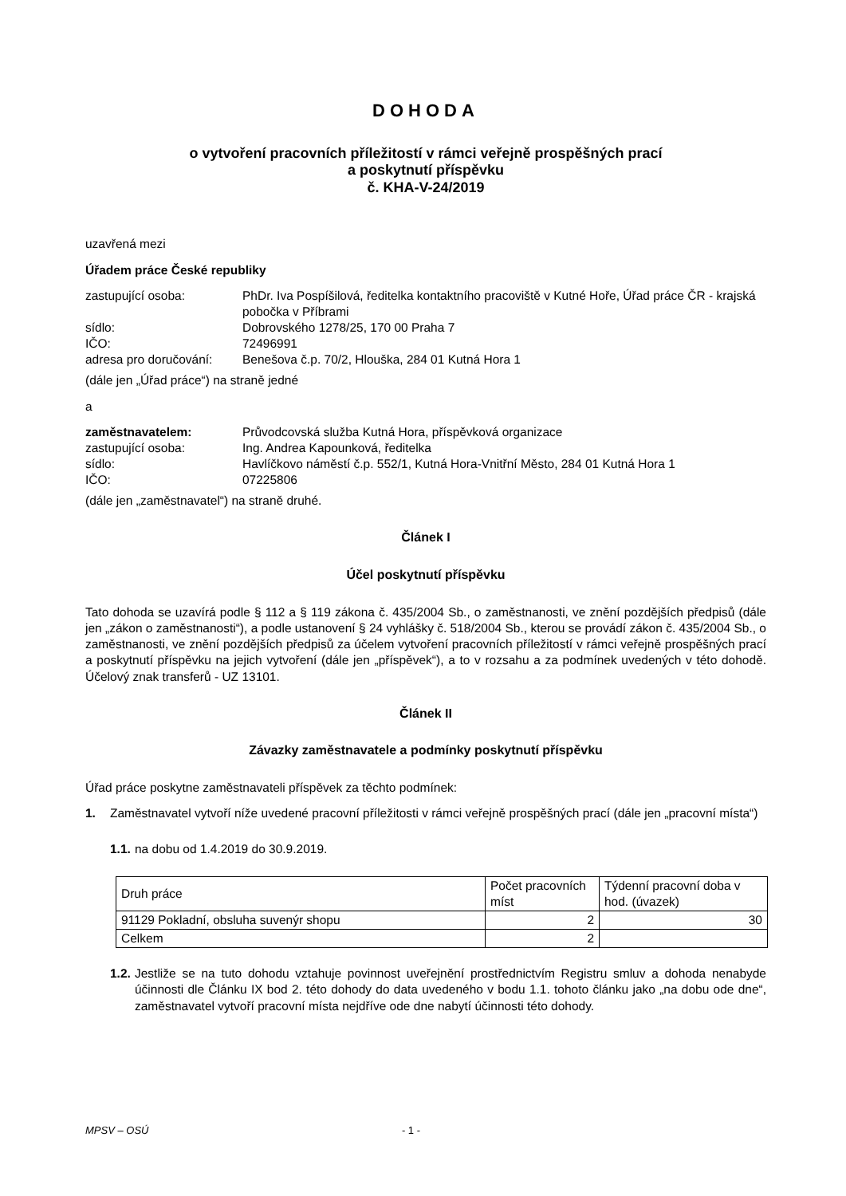DOHODA
o vytvoření pracovních příležitostí v rámci veřejně prospěšných prací
a poskytnutí příspěvku
č. KHA-V-24/2019
uzavřená mezi
Úřadem práce České republiky
zastupující osoba:
PhDr. Iva Pospíšilová, ředitelka kontaktního pracoviště v Kutné Hoře, Úřad práce ČR - krajská pobočka v Příbrami
sídlo:
Dobrovského 1278/25, 170 00 Praha 7
IČO:
72496991
adresa pro doručování:
Benešova č.p. 70/2, Hlouška, 284 01 Kutná Hora 1
(dále jen „Úřad práce“) na straně jedné
a
zaměstnavatelem:
Průvodcovská služba Kutná Hora, příspěvková organizace
zastupující osoba:
Ing. Andrea Kapounková, ředitelka
sídlo:
Havlíčkovo náměstí č.p. 552/1, Kutná Hora-Vnitřní Město, 284 01 Kutná Hora 1
IČO:
07225806
(dále jen „zaměstnavatel“) na straně druhé.
Článek I
Účel poskytnutí příspěvku
Tato dohoda se uzavírá podle § 112 a § 119 zákona č. 435/2004 Sb., o zaměstnanosti, ve znění pozdějších předpisů (dále jen „zákon o zaměstnanosti“), a podle ustanovení § 24 vyhlášky č. 518/2004 Sb., kterou se provádí zákon č. 435/2004 Sb., o zaměstnanosti, ve znění pozdějších předpisů za účelem vytvoření pracovních příležitostí v rámci veřejně prospěšných prací a poskytnutí příspěvku na jejich vytvoření (dále jen „příspěvek“), a to v rozsahu a za podmínek uvedených v této dohodě. Účelový znak transferů - UZ 13101.
Článek II
Závazky zaměstnavatele a podmínky poskytnutí příspěvku
Úřad práce poskytne zaměstnavateli příspěvek za těchto podmínek:
1. Zaměstnavatel vytvoří níže uvedené pracovní příležitosti v rámci veřejně prospěšných prací (dále jen „pracovní místa“)
1.1.
na dobu od 1.4.2019 do 30.9.2019.
| Druh práce | Počet pracovních míst | Týdenní pracovní doba v hod. (úvazek) |
| 91129 Pokladní, obsluha suvenýr shopu | 2 | 30 |
| Celkem | 2 | |
1.2.
Jestliže se na tuto dohodu vztahuje povinnost uveřejnění prostřednictvím Registru smluv a dohoda nenabyde účinnosti dle Článku IX bod 2. této dohody do data uvedeného v bodu 1.1. tohoto článku jako „na dobu ode dne“, zaměstnavatel vytvoří pracovní místa nejdříve ode dne nabytí účinnosti této dohody.
MPSV – OSÚ - 1 -